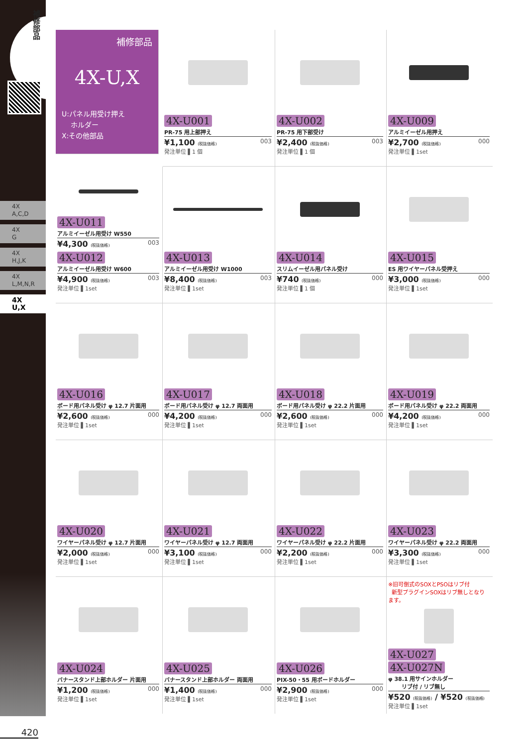補修部品
4X
A,C,D
4X
G
4X
H,J,K
4X
L,M,N,R
4X
U,X
補修部品
4X-U,X
U:パネル用受け押え
ホルダー
X:その他部品
4X-U001
PR-75 用上部押え
¥1,100 (税抜価格) 003
発注単位 ▌1 個
4X-U002
PR-75 用下部受け
¥2,400 (税抜価格) 003
発注単位 ▌1 個
4X-U009
アルミイーゼル用押え
¥2,700 (税抜価格) 000
発注単位 ▌1set
4X-U011
アルミイーゼル用受け W550
¥4,300 (税抜価格) 003
4X-U012
アルミイーゼル用受け W600
¥4,900 (税抜価格) 003
発注単位 ▌1set
4X-U013
アルミイーゼル用受け W1000
¥8,400 (税抜価格) 003
発注単位 ▌1set
4X-U014
スリムイーゼル用パネル受け
¥740 (税抜価格) 000
発注単位 ▌1 個
4X-U015
ES 用ワイヤーパネル受押え
¥3,000 (税抜価格) 000
発注単位 ▌1set
4X-U016
ボード用パネル受け φ 12.7 片面用
¥2,600 (税抜価格) 000
発注単位 ▌1set
4X-U017
ボード用パネル受け φ 12.7 両面用
¥4,200 (税抜価格) 000
発注単位 ▌1set
4X-U018
ボード用パネル受け φ 22.2 片面用
¥2,600 (税抜価格) 000
発注単位 ▌1set
4X-U019
ボード用パネル受け φ 22.2 両面用
¥4,200 (税抜価格) 000
発注単位 ▌1set
4X-U020
ワイヤーパネル受け φ 12.7 片面用
¥2,000 (税抜価格) 000
発注単位 ▌1set
4X-U021
ワイヤーパネル受け φ 12.7 両面用
¥3,100 (税抜価格) 000
発注単位 ▌1set
4X-U022
ワイヤーパネル受け φ 22.2 片面用
¥2,200 (税抜価格) 000
発注単位 ▌1set
4X-U023
ワイヤーパネル受け φ 22.2 両面用
¥3,300 (税抜価格) 000
発注単位 ▌1set
4X-U024
バナースタンド上部ホルダー 片面用
¥1,200 (税抜価格) 000
発注単位 ▌1set
4X-U025
バナースタンド上部ホルダー 両面用
¥1,400 (税抜価格) 000
発注単位 ▌1set
4X-U026
PIX-50・55 用ボードホルダー
¥2,900 (税抜価格) 000
発注単位 ▌1set
※旧可倒式のSOXとPSOはリブ付
新型プラグインSOXはリブ無しとなります。
4X-U027 4X-U027N
φ 38.1 用サインホルダー
リブ付 / リブ無し
¥520 (税抜価格) / ¥520 (税抜価格)
発注単位 ▌1set
420